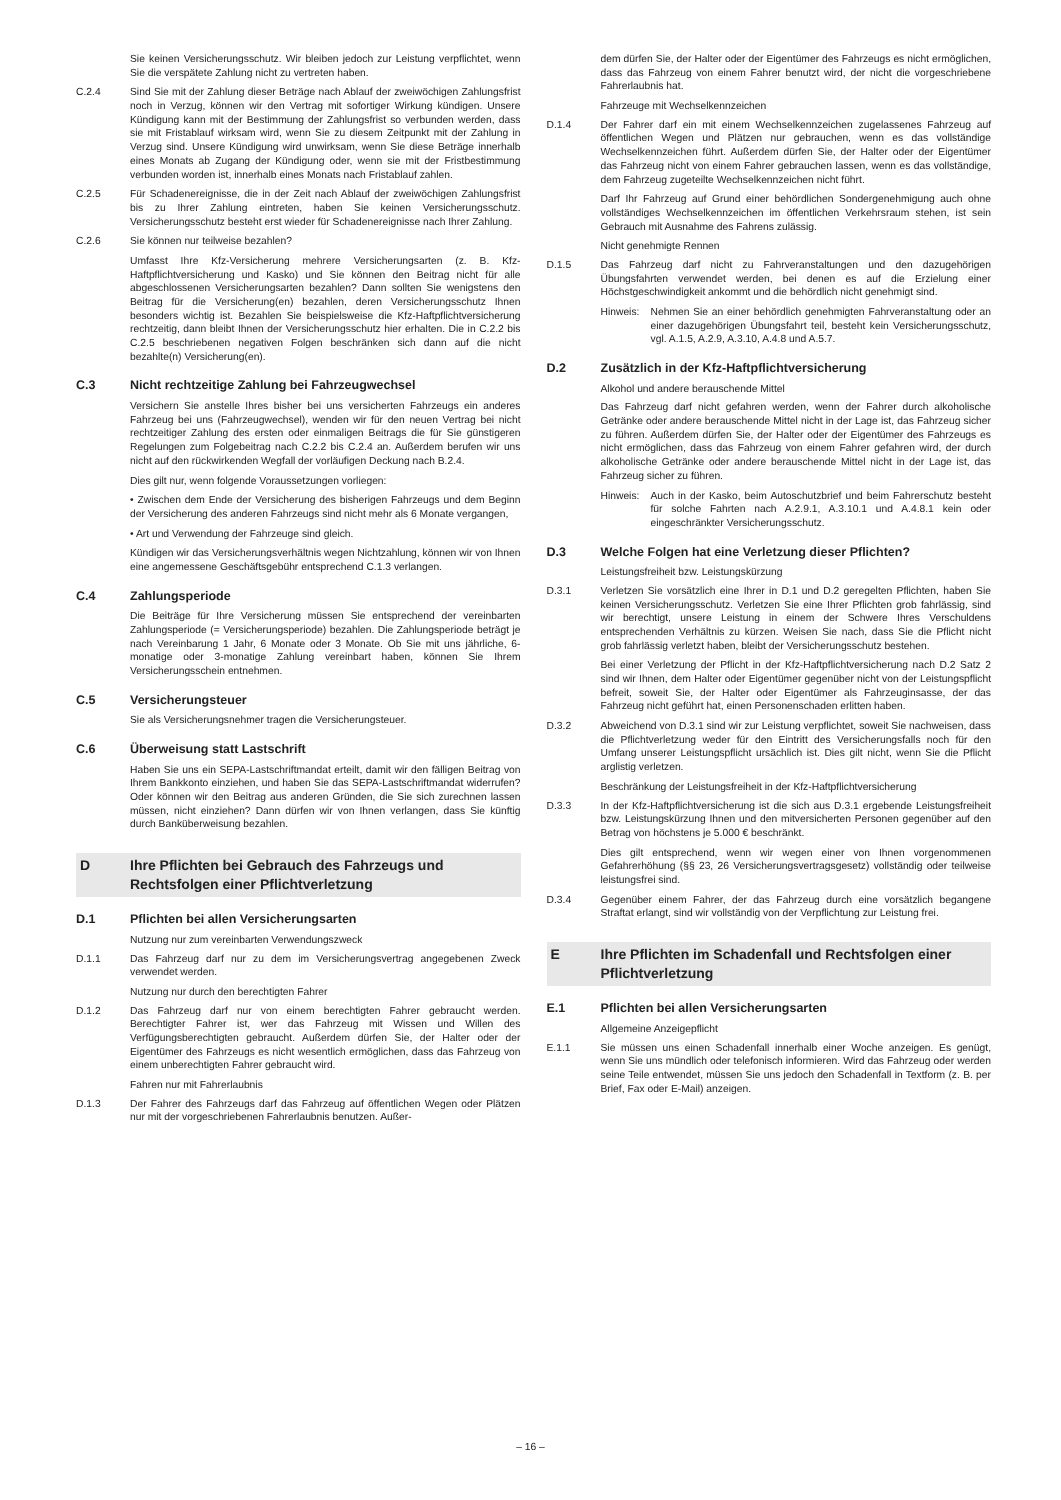Sie keinen Versicherungsschutz. Wir bleiben jedoch zur Leistung verpflichtet, wenn Sie die verspätete Zahlung nicht zu vertreten haben.
C.2.4 Sind Sie mit der Zahlung dieser Beträge nach Ablauf der zweiwöchigen Zahlungsfrist noch in Verzug, können wir den Vertrag mit sofortiger Wirkung kündigen. Unsere Kündigung kann mit der Bestimmung der Zahlungsfrist so verbunden werden, dass sie mit Fristablauf wirksam wird, wenn Sie zu diesem Zeitpunkt mit der Zahlung in Verzug sind. Unsere Kündigung wird unwirksam, wenn Sie diese Beträge innerhalb eines Monats ab Zugang der Kündigung oder, wenn sie mit der Fristbestimmung verbunden worden ist, innerhalb eines Monats nach Fristablauf zahlen.
C.2.5 Für Schadenereignisse, die in der Zeit nach Ablauf der zweiwöchigen Zahlungsfrist bis zu Ihrer Zahlung eintreten, haben Sie keinen Versicherungsschutz. Versicherungsschutz besteht erst wieder für Schadenereignisse nach Ihrer Zahlung.
C.2.6 Sie können nur teilweise bezahlen?
Umfasst Ihre Kfz-Versicherung mehrere Versicherungsarten (z. B. Kfz-Haftpflichtversicherung und Kasko) und Sie können den Beitrag nicht für alle abgeschlossenen Versicherungsarten bezahlen? Dann sollten Sie wenigstens den Beitrag für die Versicherung(en) bezahlen, deren Versicherungsschutz Ihnen besonders wichtig ist. Bezahlen Sie beispielsweise die Kfz-Haftpflichtversicherung rechtzeitig, dann bleibt Ihnen der Versicherungsschutz hier erhalten. Die in C.2.2 bis C.2.5 beschriebenen negativen Folgen beschränken sich dann auf die nicht bezahlte(n) Versicherung(en).
C.3 Nicht rechtzeitige Zahlung bei Fahrzeugwechsel
Versichern Sie anstelle Ihres bisher bei uns versicherten Fahrzeugs ein anderes Fahrzeug bei uns (Fahrzeugwechsel), wenden wir für den neuen Vertrag bei nicht rechtzeitiger Zahlung des ersten oder einmaligen Beitrags die für Sie günstigeren Regelungen zum Folgebeitrag nach C.2.2 bis C.2.4 an. Außerdem berufen wir uns nicht auf den rückwirkenden Wegfall der vorläufigen Deckung nach B.2.4.
Dies gilt nur, wenn folgende Voraussetzungen vorliegen:
• Zwischen dem Ende der Versicherung des bisherigen Fahrzeugs und dem Beginn der Versicherung des anderen Fahrzeugs sind nicht mehr als 6 Monate vergangen,
• Art und Verwendung der Fahrzeuge sind gleich.
Kündigen wir das Versicherungsverhältnis wegen Nichtzahlung, können wir von Ihnen eine angemessene Geschäftsgebühr entsprechend C.1.3 verlangen.
C.4 Zahlungsperiode
Die Beiträge für Ihre Versicherung müssen Sie entsprechend der vereinbarten Zahlungsperiode (= Versicherungsperiode) bezahlen. Die Zahlungsperiode beträgt je nach Vereinbarung 1 Jahr, 6 Monate oder 3 Monate. Ob Sie mit uns jährliche, 6-monatige oder 3-monatige Zahlung vereinbart haben, können Sie Ihrem Versicherungsschein entnehmen.
C.5 Versicherungsteuer
Sie als Versicherungsnehmer tragen die Versicherungsteuer.
C.6 Überweisung statt Lastschrift
Haben Sie uns ein SEPA-Lastschriftmandat erteilt, damit wir den fälligen Beitrag von Ihrem Bankkonto einziehen, und haben Sie das SEPA-Lastschriftmandat widerrufen? Oder können wir den Beitrag aus anderen Gründen, die Sie sich zurechnen lassen müssen, nicht einziehen? Dann dürfen wir von Ihnen verlangen, dass Sie künftig durch Banküberweisung bezahlen.
D Ihre Pflichten bei Gebrauch des Fahrzeugs und Rechtsfolgen einer Pflichtverletzung
D.1 Pflichten bei allen Versicherungsarten
Nutzung nur zum vereinbarten Verwendungszweck
D.1.1 Das Fahrzeug darf nur zu dem im Versicherungsvertrag angegebenen Zweck verwendet werden.
Nutzung nur durch den berechtigten Fahrer
D.1.2 Das Fahrzeug darf nur von einem berechtigten Fahrer gebraucht werden. Berechtigter Fahrer ist, wer das Fahrzeug mit Wissen und Willen des Verfügungsberechtigten gebraucht. Außerdem dürfen Sie, der Halter oder der Eigentümer des Fahrzeugs es nicht wesentlich ermöglichen, dass das Fahrzeug von einem unberechtigten Fahrer gebraucht wird.
Fahren nur mit Fahrerlaubnis
D.1.3 Der Fahrer des Fahrzeugs darf das Fahrzeug auf öffentlichen Wegen oder Plätzen nur mit der vorgeschriebenen Fahrerlaubnis benutzen. Außer-
dem dürfen Sie, der Halter oder der Eigentümer des Fahrzeugs es nicht ermöglichen, dass das Fahrzeug von einem Fahrer benutzt wird, der nicht die vorgeschriebene Fahrerlaubnis hat.
Fahrzeuge mit Wechselkennzeichen
D.1.4 Der Fahrer darf ein mit einem Wechselkennzeichen zugelassenes Fahrzeug auf öffentlichen Wegen und Plätzen nur gebrauchen, wenn es das vollständige Wechselkennzeichen führt. Außerdem dürfen Sie, der Halter oder der Eigentümer das Fahrzeug nicht von einem Fahrer gebrauchen lassen, wenn es das vollständige, dem Fahrzeug zugeteilte Wechselkennzeichen nicht führt.
Darf Ihr Fahrzeug auf Grund einer behördlichen Sondergenehmigung auch ohne vollständiges Wechselkennzeichen im öffentlichen Verkehrsraum stehen, ist sein Gebrauch mit Ausnahme des Fahrens zulässig.
Nicht genehmigte Rennen
D.1.5 Das Fahrzeug darf nicht zu Fahrveranstaltungen und den dazugehörigen Übungsfahrten verwendet werden, bei denen es auf die Erzielung einer Höchstgeschwindigkeit ankommt und die behördlich nicht genehmigt sind.
Hinweis: Nehmen Sie an einer behördlich genehmigten Fahrveranstaltung oder an einer dazugehörigen Übungsfahrt teil, besteht kein Versicherungsschutz, vgl. A.1.5, A.2.9, A.3.10, A.4.8 und A.5.7.
D.2 Zusätzlich in der Kfz-Haftpflichtversicherung
Alkohol und andere berauschende Mittel
Das Fahrzeug darf nicht gefahren werden, wenn der Fahrer durch alkoholische Getränke oder andere berauschende Mittel nicht in der Lage ist, das Fahrzeug sicher zu führen. Außerdem dürfen Sie, der Halter oder der Eigentümer des Fahrzeugs es nicht ermöglichen, dass das Fahrzeug von einem Fahrer gefahren wird, der durch alkoholische Getränke oder andere berauschende Mittel nicht in der Lage ist, das Fahrzeug sicher zu führen.
Hinweis: Auch in der Kasko, beim Autoschutzbrief und beim Fahrerschutz besteht für solche Fahrten nach A.2.9.1, A.3.10.1 und A.4.8.1 kein oder eingeschränkter Versicherungsschutz.
D.3 Welche Folgen hat eine Verletzung dieser Pflichten?
Leistungsfreiheit bzw. Leistungskürzung
D.3.1 Verletzen Sie vorsätzlich eine Ihrer in D.1 und D.2 geregelten Pflichten, haben Sie keinen Versicherungsschutz. Verletzen Sie eine Ihrer Pflichten grob fahrlässig, sind wir berechtigt, unsere Leistung in einem der Schwere Ihres Verschuldens entsprechenden Verhältnis zu kürzen. Weisen Sie nach, dass Sie die Pflicht nicht grob fahrlässig verletzt haben, bleibt der Versicherungsschutz bestehen.
Bei einer Verletzung der Pflicht in der Kfz-Haftpflichtversicherung nach D.2 Satz 2 sind wir Ihnen, dem Halter oder Eigentümer gegenüber nicht von der Leistungspflicht befreit, soweit Sie, der Halter oder Eigentümer als Fahrzeuginsasse, der das Fahrzeug nicht geführt hat, einen Personenschaden erlitten haben.
D.3.2 Abweichend von D.3.1 sind wir zur Leistung verpflichtet, soweit Sie nachweisen, dass die Pflichtverletzung weder für den Eintritt des Versicherungsfalls noch für den Umfang unserer Leistungspflicht ursächlich ist. Dies gilt nicht, wenn Sie die Pflicht arglistig verletzen.
Beschränkung der Leistungsfreiheit in der Kfz-Haftpflichtversicherung
D.3.3 In der Kfz-Haftpflichtversicherung ist die sich aus D.3.1 ergebende Leistungsfreiheit bzw. Leistungskürzung Ihnen und den mitversicherten Personen gegenüber auf den Betrag von höchstens je 5.000 € beschränkt.
Dies gilt entsprechend, wenn wir wegen einer von Ihnen vorgenommenen Gefahrerhöhung (§§ 23, 26 Versicherungsvertragsgesetz) vollständig oder teilweise leistungsfrei sind.
D.3.4 Gegenüber einem Fahrer, der das Fahrzeug durch eine vorsätzlich begangene Straftat erlangt, sind wir vollständig von der Verpflichtung zur Leistung frei.
E Ihre Pflichten im Schadenfall und Rechtsfolgen einer Pflichtverletzung
E.1 Pflichten bei allen Versicherungsarten
Allgemeine Anzeigepflicht
E.1.1 Sie müssen uns einen Schadenfall innerhalb einer Woche anzeigen. Es genügt, wenn Sie uns mündlich oder telefonisch informieren. Wird das Fahrzeug oder werden seine Teile entwendet, müssen Sie uns jedoch den Schadenfall in Textform (z. B. per Brief, Fax oder E-Mail) anzeigen.
– 16 –